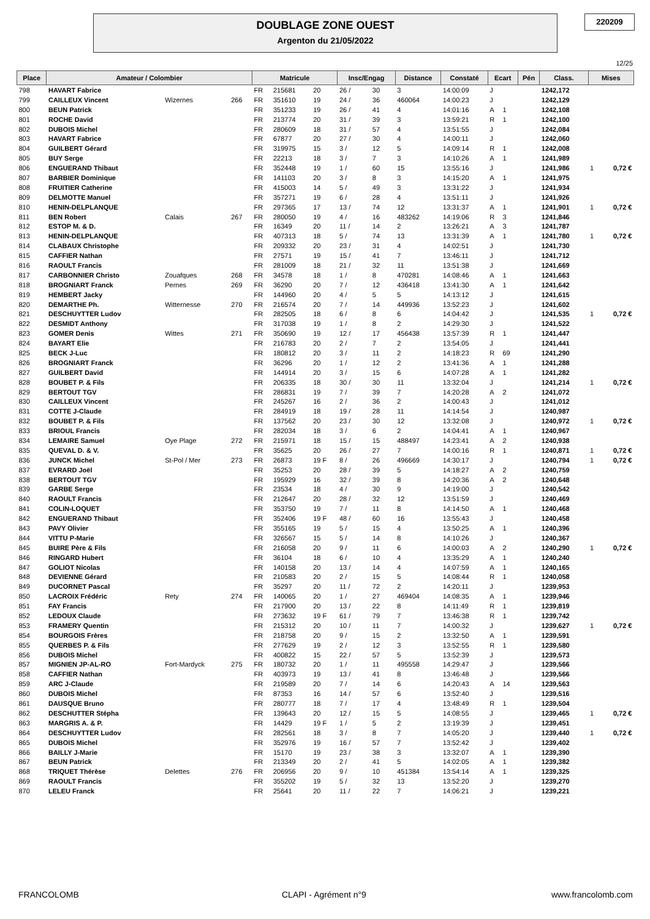DOUBLAGE ZONE OUEST
Argenton du 21/05/2022
220209
12/25
| Place | Amateur / Colombier | | | Matricule | | | Insc/Engag | | Distance | Constaté | Ecart | | Pén | Class. | Mises | |
| --- | --- | --- | --- | --- | --- | --- | --- | --- | --- | --- | --- | --- | --- | --- | --- | --- |
| 798 | HAVART Fabrice | | | FR | 215681 | 20 | 26 / | 30 | 3 | 14:00:09 | J | | | 1242,172 | | |
| 799 | CAILLEUX Vincent | Wizernes | 266 | FR | 351610 | 19 | 24 / | 36 | 460064 | 14:00:23 | J | | | 1242,129 | | |
| 800 | BEUN Patrick | | | FR | 351233 | 19 | 26 / | 41 | 4 | 14:01:16 | A | 1 | | 1242,108 | | |
| 801 | ROCHE David | | | FR | 213774 | 20 | 31 / | 39 | 3 | 13:59:21 | R | 1 | | 1242,100 | | |
| 802 | DUBOIS Michel | | | FR | 280609 | 18 | 31 / | 57 | 4 | 13:51:55 | J | | | 1242,084 | | |
| 803 | HAVART Fabrice | | | FR | 67877 | 20 | 27 / | 30 | 4 | 14:00:11 | J | | | 1242,060 | | |
| 804 | GUILBERT Gérard | | | FR | 319975 | 15 | 3 / | 12 | 5 | 14:09:14 | R | 1 | | 1242,008 | | |
| 805 | BUY Serge | | | FR | 22213 | 18 | 3 / | 7 | 3 | 14:10:26 | A | 1 | | 1241,989 | | |
| 806 | ENGUERAND Thibaut | | | FR | 352448 | 19 | 1 / | 60 | 15 | 13:55:16 | J | | | 1241,986 | 1 | 0,72 € |
| 807 | BARBIER Dominique | | | FR | 141103 | 20 | 3 / | 8 | 3 | 14:15:20 | A | 1 | | 1241,975 | | |
| 808 | FRUITIER Catherine | | | FR | 415003 | 14 | 5 / | 49 | 3 | 13:31:22 | J | | | 1241,934 | | |
| 809 | DELMOTTE Manuel | | | FR | 357271 | 19 | 6 / | 28 | 4 | 13:51:11 | J | | | 1241,926 | | |
| 810 | HENIN-DELPLANQUE | | | FR | 297365 | 17 | 13 / | 74 | 12 | 13:31:37 | A | 1 | | 1241,901 | 1 | 0,72 € |
| 811 | BEN Robert | Calais | 267 | FR | 280050 | 19 | 4 / | 16 | 483262 | 14:19:06 | R | 3 | | 1241,846 | | |
| 812 | ESTOP M. & D. | | | FR | 16349 | 20 | 11 / | 14 | 2 | 13:26:21 | A | 3 | | 1241,787 | | |
| 813 | HENIN-DELPLANQUE | | | FR | 407313 | 18 | 5 / | 74 | 13 | 13:31:39 | A | 1 | | 1241,780 | 1 | 0,72 € |
| 814 | CLABAUX Christophe | | | FR | 209332 | 20 | 23 / | 31 | 4 | 14:02:51 | J | | | 1241,730 | | |
| 815 | CAFFIER Nathan | | | FR | 27571 | 19 | 15 / | 41 | 7 | 13:46:11 | J | | | 1241,712 | | |
| 816 | RAOULT Francis | | | FR | 281009 | 18 | 21 / | 32 | 11 | 13:51:38 | J | | | 1241,669 | | |
| 817 | CARBONNIER Christo | Zouafques | 268 | FR | 34578 | 18 | 1 / | 8 | 470281 | 14:08:46 | A | 1 | | 1241,663 | | |
| 818 | BROGNIART Franck | Pernes | 269 | FR | 36290 | 20 | 7 / | 12 | 436418 | 13:41:30 | A | 1 | | 1241,642 | | |
| 819 | HEMBERT Jacky | | | FR | 144960 | 20 | 4 / | 5 | 5 | 14:13:12 | J | | | 1241,615 | | |
| 820 | DEMARTHE Ph. | Witternesse | 270 | FR | 216574 | 20 | 7 / | 14 | 449936 | 13:52:23 | J | | | 1241,602 | | |
| 821 | DESCHUYTTER Ludov | | | FR | 282505 | 18 | 6 / | 8 | 6 | 14:04:42 | J | | | 1241,535 | 1 | 0,72 € |
| 822 | DESMIDT Anthony | | | FR | 317038 | 19 | 1 / | 8 | 2 | 14:29:30 | J | | | 1241,522 | | |
| 823 | GOMER Denis | Wittes | 271 | FR | 350690 | 19 | 12 / | 17 | 456438 | 13:57:39 | R | 1 | | 1241,447 | | |
| 824 | BAYART Elie | | | FR | 216783 | 20 | 2 / | 7 | 2 | 13:54:05 | J | | | 1241,441 | | |
| 825 | BECK J-Luc | | | FR | 180812 | 20 | 3 / | 11 | 2 | 14:18:23 | R | 69 | | 1241,290 | | |
| 826 | BROGNIART Franck | | | FR | 36296 | 20 | 1 / | 12 | 2 | 13:41:36 | A | 1 | | 1241,288 | | |
| 827 | GUILBERT David | | | FR | 144914 | 20 | 3 / | 15 | 6 | 14:07:28 | A | 1 | | 1241,282 | | |
| 828 | BOUBET P. & Fils | | | FR | 206335 | 18 | 30 / | 30 | 11 | 13:32:04 | J | | | 1241,214 | 1 | 0,72 € |
| 829 | BERTOUT TGV | | | FR | 286831 | 19 | 7 / | 39 | 7 | 14:20:28 | A | 2 | | 1241,072 | | |
| 830 | CAILLEUX Vincent | | | FR | 245267 | 16 | 2 / | 36 | 2 | 14:00:43 | J | | | 1241,012 | | |
| 831 | COTTE J-Claude | | | FR | 284919 | 18 | 19 / | 28 | 11 | 14:14:54 | J | | | 1240,987 | | |
| 832 | BOUBET P. & Fils | | | FR | 137562 | 20 | 23 / | 30 | 12 | 13:32:08 | J | | | 1240,972 | 1 | 0,72 € |
| 833 | BRIOUL Francis | | | FR | 282034 | 18 | 3 / | 6 | 2 | 14:04:41 | A | 1 | | 1240,967 | | |
| 834 | LEMAIRE Samuel | Oye Plage | 272 | FR | 215971 | 18 | 15 / | 15 | 488497 | 14:23:41 | A | 2 | | 1240,938 | | |
| 835 | QUEVAL D. & V. | | | FR | 35625 | 20 | 26 / | 27 | 7 | 14:00:16 | R | 1 | | 1240,871 | 1 | 0,72 € |
| 836 | JUNCK Michel | St-Pol / Mer | 273 | FR | 26873 | 19 F | 8 / | 26 | 496669 | 14:30:17 | J | | | 1240,794 | 1 | 0,72 € |
| 837 | EVRARD Joël | | | FR | 35253 | 20 | 28 / | 39 | 5 | 14:18:27 | A | 2 | | 1240,759 | | |
| 838 | BERTOUT TGV | | | FR | 195929 | 16 | 32 / | 39 | 8 | 14:20:36 | A | 2 | | 1240,648 | | |
| 839 | GARBE Serge | | | FR | 23534 | 18 | 4 / | 30 | 9 | 14:19:00 | J | | | 1240,542 | | |
| 840 | RAOULT Francis | | | FR | 212647 | 20 | 28 / | 32 | 12 | 13:51:59 | J | | | 1240,469 | | |
| 841 | COLIN-LOQUET | | | FR | 353750 | 19 | 7 / | 11 | 8 | 14:14:50 | A | 1 | | 1240,468 | | |
| 842 | ENGUERAND Thibaut | | | FR | 352406 | 19 F | 48 / | 60 | 16 | 13:55:43 | J | | | 1240,458 | | |
| 843 | PAVY Olivier | | | FR | 355165 | 19 | 5 / | 15 | 4 | 13:50:25 | A | 1 | | 1240,396 | | |
| 844 | VITTU P-Marie | | | FR | 326567 | 15 | 5 / | 14 | 8 | 14:10:26 | J | | | 1240,367 | | |
| 845 | BUIRE Père & Fils | | | FR | 216058 | 20 | 9 / | 11 | 6 | 14:00:03 | A | 2 | | 1240,290 | 1 | 0,72 € |
| 846 | RINGARD Hubert | | | FR | 36104 | 18 | 6 / | 10 | 4 | 13:35:29 | A | 1 | | 1240,240 | | |
| 847 | GOLIOT Nicolas | | | FR | 140158 | 20 | 13 / | 14 | 4 | 14:07:59 | A | 1 | | 1240,165 | | |
| 848 | DEVIENNE Gérard | | | FR | 210583 | 20 | 2 / | 15 | 5 | 14:08:44 | R | 1 | | 1240,058 | | |
| 849 | DUCORNET Pascal | | | FR | 35297 | 20 | 11 / | 72 | 2 | 14:20:11 | J | | | 1239,953 | | |
| 850 | LACROIX Frédéric | Rety | 274 | FR | 140065 | 20 | 1 / | 27 | 469404 | 14:08:35 | A | 1 | | 1239,946 | | |
| 851 | FAY Francis | | | FR | 217900 | 20 | 13 / | 22 | 8 | 14:11:49 | R | 1 | | 1239,819 | | |
| 852 | LEDOUX Claude | | | FR | 273632 | 19 F | 61 / | 79 | 7 | 13:46:38 | R | 1 | | 1239,742 | | |
| 853 | FRAMERY Quentin | | | FR | 215312 | 20 | 10 / | 11 | 7 | 14:00:32 | J | | | 1239,627 | 1 | 0,72 € |
| 854 | BOURGOIS Frères | | | FR | 218758 | 20 | 9 / | 15 | 2 | 13:32:50 | A | 1 | | 1239,591 | | |
| 855 | QUERBES P. & Fils | | | FR | 277629 | 19 | 2 / | 12 | 3 | 13:52:55 | R | 1 | | 1239,580 | | |
| 856 | DUBOIS Michel | | | FR | 400822 | 15 | 22 / | 57 | 5 | 13:52:39 | J | | | 1239,573 | | |
| 857 | MIGNIEN JP-AL-RO | Fort-Mardyck | 275 | FR | 180732 | 20 | 1 / | 11 | 495558 | 14:29:47 | J | | | 1239,566 | | |
| 858 | CAFFIER Nathan | | | FR | 403973 | 19 | 13 / | 41 | 8 | 13:46:48 | J | | | 1239,566 | | |
| 859 | ARC J-Claude | | | FR | 219589 | 20 | 7 / | 14 | 6 | 14:20:43 | A | 14 | | 1239,563 | | |
| 860 | DUBOIS Michel | | | FR | 87353 | 16 | 14 / | 57 | 6 | 13:52:40 | J | | | 1239,516 | | |
| 861 | DAUSQUE Bruno | | | FR | 280777 | 18 | 7 / | 17 | 4 | 13:48:49 | R | 1 | | 1239,504 | | |
| 862 | DESCHUTTER Stépha | | | FR | 139643 | 20 | 12 / | 15 | 5 | 14:08:55 | J | | | 1239,465 | 1 | 0,72 € |
| 863 | MARGRIS A. & P. | | | FR | 14429 | 19 F | 1 / | 5 | 2 | 13:19:39 | J | | | 1239,451 | | |
| 864 | DESCHUYTTER Ludov | | | FR | 282561 | 18 | 3 / | 8 | 7 | 14:05:20 | J | | | 1239,440 | 1 | 0,72 € |
| 865 | DUBOIS Michel | | | FR | 352976 | 19 | 16 / | 57 | 7 | 13:52:42 | J | | | 1239,402 | | |
| 866 | BAILLY J-Marie | | | FR | 15170 | 19 | 23 / | 38 | 3 | 13:32:07 | A | 1 | | 1239,390 | | |
| 867 | BEUN Patrick | | | FR | 213349 | 20 | 2 / | 41 | 5 | 14:02:05 | A | 1 | | 1239,382 | | |
| 868 | TRIQUET Thérèse | Delettes | 276 | FR | 206956 | 20 | 9 / | 10 | 451384 | 13:54:14 | A | 1 | | 1239,325 | | |
| 869 | RAOULT Francis | | | FR | 355202 | 19 | 5 / | 32 | 13 | 13:52:20 | J | | | 1239,270 | | |
| 870 | LELEU Franck | | | FR | 25641 | 20 | 11 / | 22 | 7 | 14:06:21 | J | | | 1239,221 | | |
FRANCOLOMB CLAPI - Agrément n°9 www.francolomb.com